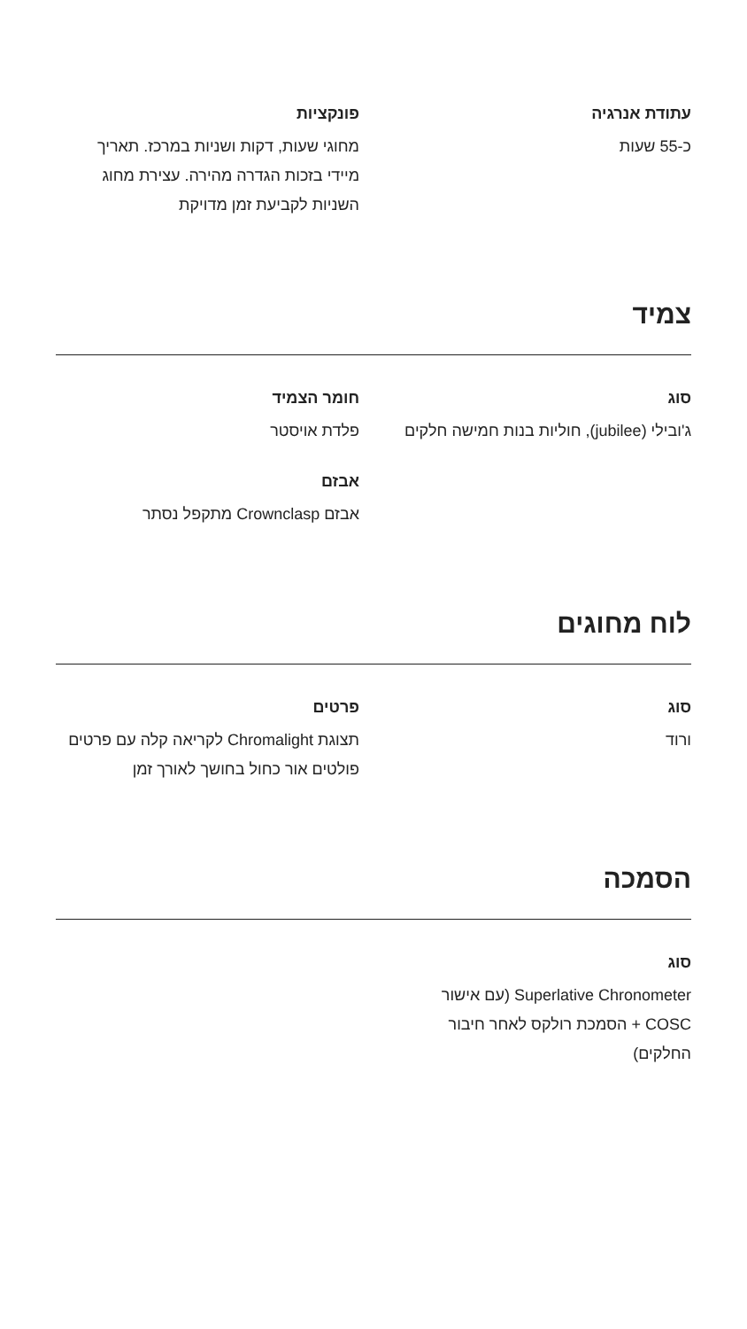עתודת אנרגיה
כ-55 שעות
פונקציות
מחוגי שעות, דקות ושניות במרכז. תאריך מיידי בזכות הגדרה מהירה. עצירת מחוג השניות לקביעת זמן מדויקת
צמיד
סוג
ג'ובילי (jubilee), חוליות בנות חמישה חלקים
חומר הצמיד
פלדת אויסטר
אבזם
אבזם Crownclasp מתקפל נסתר
לוח מחוגים
סוג
ורוד
פרטים
תצוגת Chromalight לקריאה קלה עם פרטים פולטים אור כחול בחושך לאורך זמן
הסמכה
סוג
Superlative Chronometer (עם אישור COSC + הסמכת רולקס לאחר חיבור החלקים)